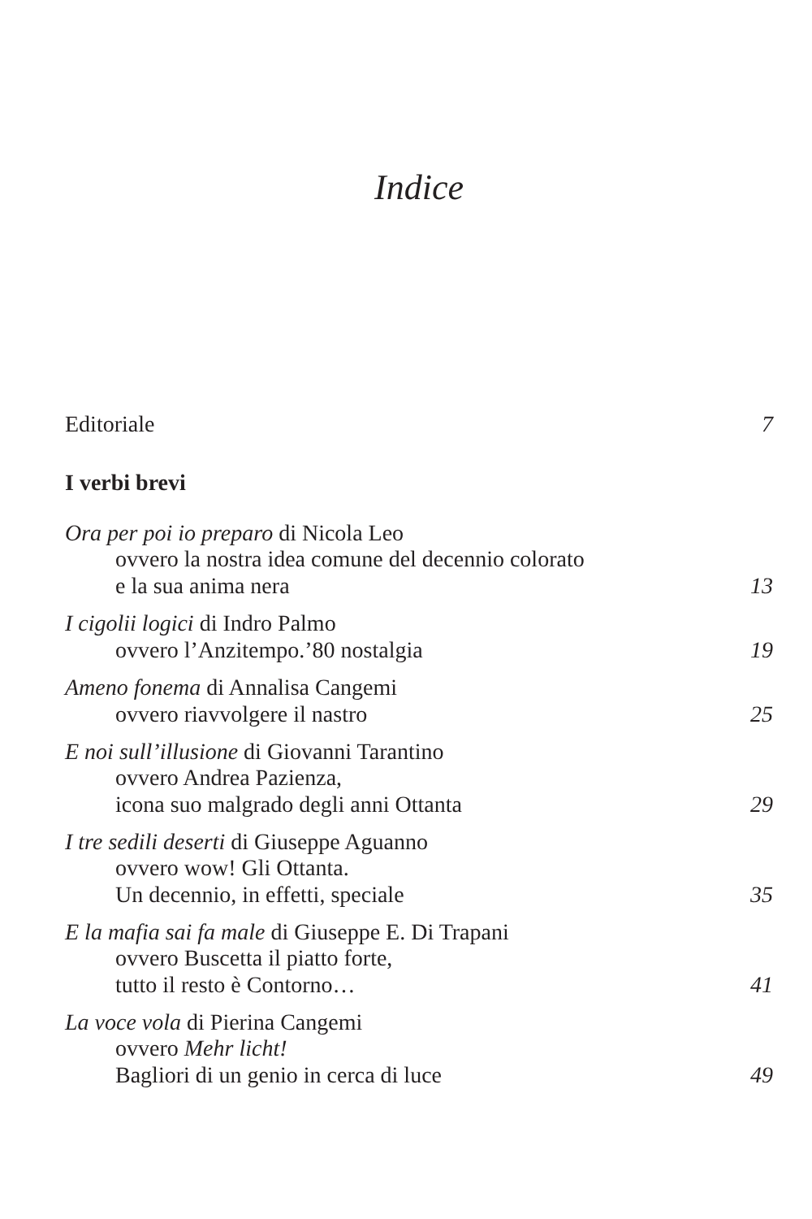Indice
Editoriale 7
I verbi brevi
Ora per poi io preparo di Nicola Leo
ovvero la nostra idea comune del decennio colorato
e la sua anima nera 13
I cigolii logici di Indro Palmo
ovvero l’Anzitempo.’80 nostalgia 19
Ameno fonema di Annalisa Cangemi
ovvero riavvolgere il nastro 25
E noi sull’illusione di Giovanni Tarantino
ovvero Andrea Pazienza,
icona suo malgrado degli anni Ottanta 29
I tre sedili deserti di Giuseppe Aguanno
ovvero wow! Gli Ottanta.
Un decennio, in effetti, speciale 35
E la mafia sai fa male di Giuseppe E. Di Trapani
ovvero Buscetta il piatto forte,
tutto il resto è Contorno… 41
La voce vola di Pierina Cangemi
ovvero Mehr licht!
Bagliori di un genio in cerca di luce 49